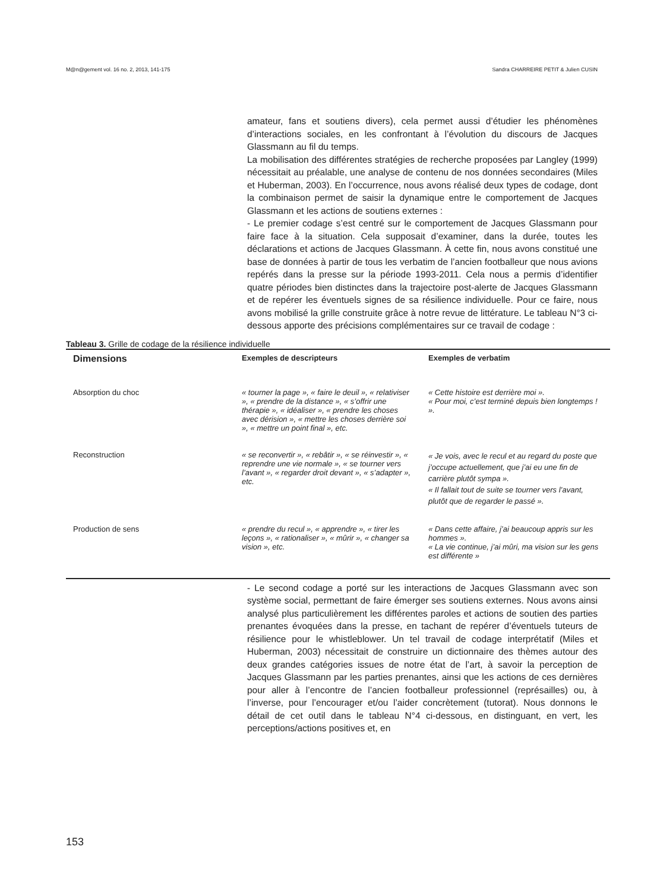M@n@gement vol. 16 no. 2, 2013, 141-175 Sandra CHARREIRE PETIT & Julien CUSIN
amateur, fans et soutiens divers), cela permet aussi d’étudier les phénomènes d’interactions sociales, en les confrontant à l’évolution du discours de Jacques Glassmann au fil du temps.
La mobilisation des différentes stratégies de recherche proposées par Langley (1999) nécessitait au préalable, une analyse de contenu de nos données secondaires (Miles et Huberman, 2003). En l’occurrence, nous avons réalisé deux types de codage, dont la combinaison permet de saisir la dynamique entre le comportement de Jacques Glassmann et les actions de soutiens externes :
- Le premier codage s’est centré sur le comportement de Jacques Glassmann pour faire face à la situation. Cela supposait d’examiner, dans la durée, toutes les déclarations et actions de Jacques Glassmann. À cette fin, nous avons constitué une base de données à partir de tous les verbatim de l’ancien footballeur que nous avions repérés dans la presse sur la période 1993-2011. Cela nous a permis d’identifier quatre périodes bien distinctes dans la trajectoire post-alerte de Jacques Glassmann et de repérer les éventuels signes de sa résilience individuelle. Pour ce faire, nous avons mobilisé la grille construite grâce à notre revue de littérature. Le tableau N°3 ci-dessous apporte des précisions complémentaires sur ce travail de codage :
Tableau 3. Grille de codage de la résilience individuelle
| Dimensions | Exemples de descripteurs | Exemples de verbatim |
| --- | --- | --- |
| Absorption du choc | « tourner la page », « faire le deuil », « relativiser », « prendre de la distance », « s’offrir une thérapie », « idéaliser », « prendre les choses avec dérision », « mettre les choses derrière soi », « mettre un point final », etc. | « Cette histoire est derrière moi ». « Pour moi, c’est terminé depuis bien longtemps ! ». |
| Reconstruction | « se reconvertir », « rebâtir », « se réinvestir », « reprendre une vie normale », « se tourner vers l’avant », « regarder droit devant », « s’adapter », etc. | « Je vois, avec le recul et au regard du poste que j’occupe actuellement, que j’ai eu une fin de carrière plutôt sympa ». « Il fallait tout de suite se tourner vers l’avant, plutôt que de regarder le passé ». |
| Production de sens | « prendre du recul », « apprendre », « tirer les leçons », « rationaliser », « mûrir », « changer sa vision », etc. | « Dans cette affaire, j’ai beaucoup appris sur les hommes ». « La vie continue, j’ai mûri, ma vision sur les gens est différente » |
- Le second codage a porté sur les interactions de Jacques Glassmann avec son système social, permettant de faire émerger ses soutiens externes. Nous avons ainsi analysé plus particulièrement les différentes paroles et actions de soutien des parties prenantes évoquées dans la presse, en tachant de repérer d’éventuels tuteurs de résilience pour le whistleblower. Un tel travail de codage interprétatif (Miles et Huberman, 2003) nécessitait de construire un dictionnaire des thèmes autour des deux grandes catégories issues de notre état de l’art, à savoir la perception de Jacques Glassmann par les parties prenantes, ainsi que les actions de ces dernières pour aller à l’encontre de l’ancien footballeur professionnel (représailles) ou, à l’inverse, pour l’encourager et/ou l’aider concrètement (tutorat). Nous donnons le détail de cet outil dans le tableau N°4 ci-dessous, en distinguant, en vert, les perceptions/actions positives et, en
153